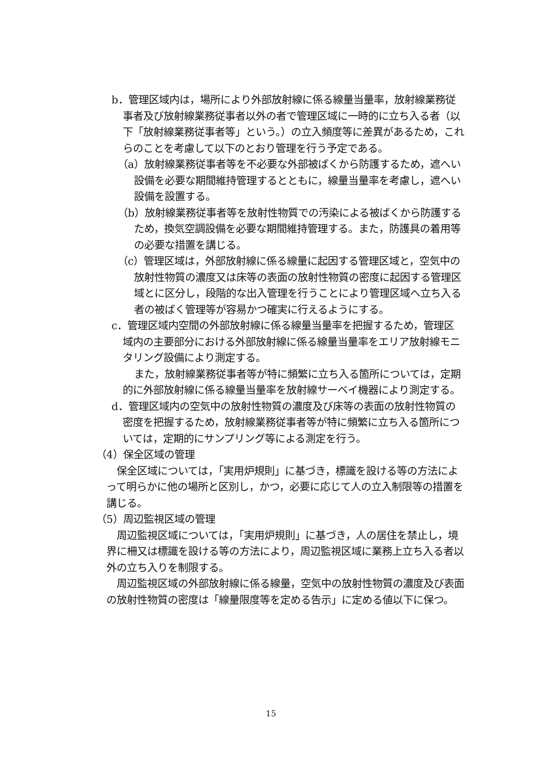b．管理区域内は，場所により外部放射線に係る線量当量率，放射線業務従事者及び放射線業務従事者以外の者で管理区域に一時的に立ち入る者（以下「放射線業務従事者等」という。）の立入頻度等に差異があるため，これらのことを考慮して以下のとおり管理を行う予定である。
（a）放射線業務従事者等を不必要な外部被ばくから防護するため，遮へい設備を必要な期間維持管理するとともに，線量当量率を考慮し，遮へい設備を設置する。
（b）放射線業務従事者等を放射性物質での汚染による被ばくから防護するため，換気空調設備を必要な期間維持管理する。また，防護具の着用等の必要な措置を講じる。
（c）管理区域は，外部放射線に係る線量に起因する管理区域と，空気中の放射性物質の濃度又は床等の表面の放射性物質の密度に起因する管理区域とに区分し，段階的な出入管理を行うことにより管理区域へ立ち入る者の被ばく管理等が容易かつ確実に行えるようにする。
c．管理区域内空間の外部放射線に係る線量当量率を把握するため，管理区域内の主要部分における外部放射線に係る線量当量率をエリア放射線モニタリング設備により測定する。
また，放射線業務従事者等が特に頻繁に立ち入る箇所については，定期的に外部放射線に係る線量当量率を放射線サーベイ機器により測定する。
d．管理区域内の空気中の放射性物質の濃度及び床等の表面の放射性物質の密度を把握するため，放射線業務従事者等が特に頻繁に立ち入る箇所については，定期的にサンプリング等による測定を行う。
（4）保全区域の管理
保全区域については，「実用炉規則」に基づき，標識を設ける等の方法によって明らかに他の場所と区別し，かつ，必要に応じて人の立入制限等の措置を講じる。
（5）周辺監視区域の管理
周辺監視区域については，「実用炉規則」に基づき，人の居住を禁止し，境界に柵又は標識を設ける等の方法により，周辺監視区域に業務上立ち入る者以外の立ち入りを制限する。
周辺監視区域の外部放射線に係る線量，空気中の放射性物質の濃度及び表面の放射性物質の密度は「線量限度等を定める告示」に定める値以下に保つ。
15